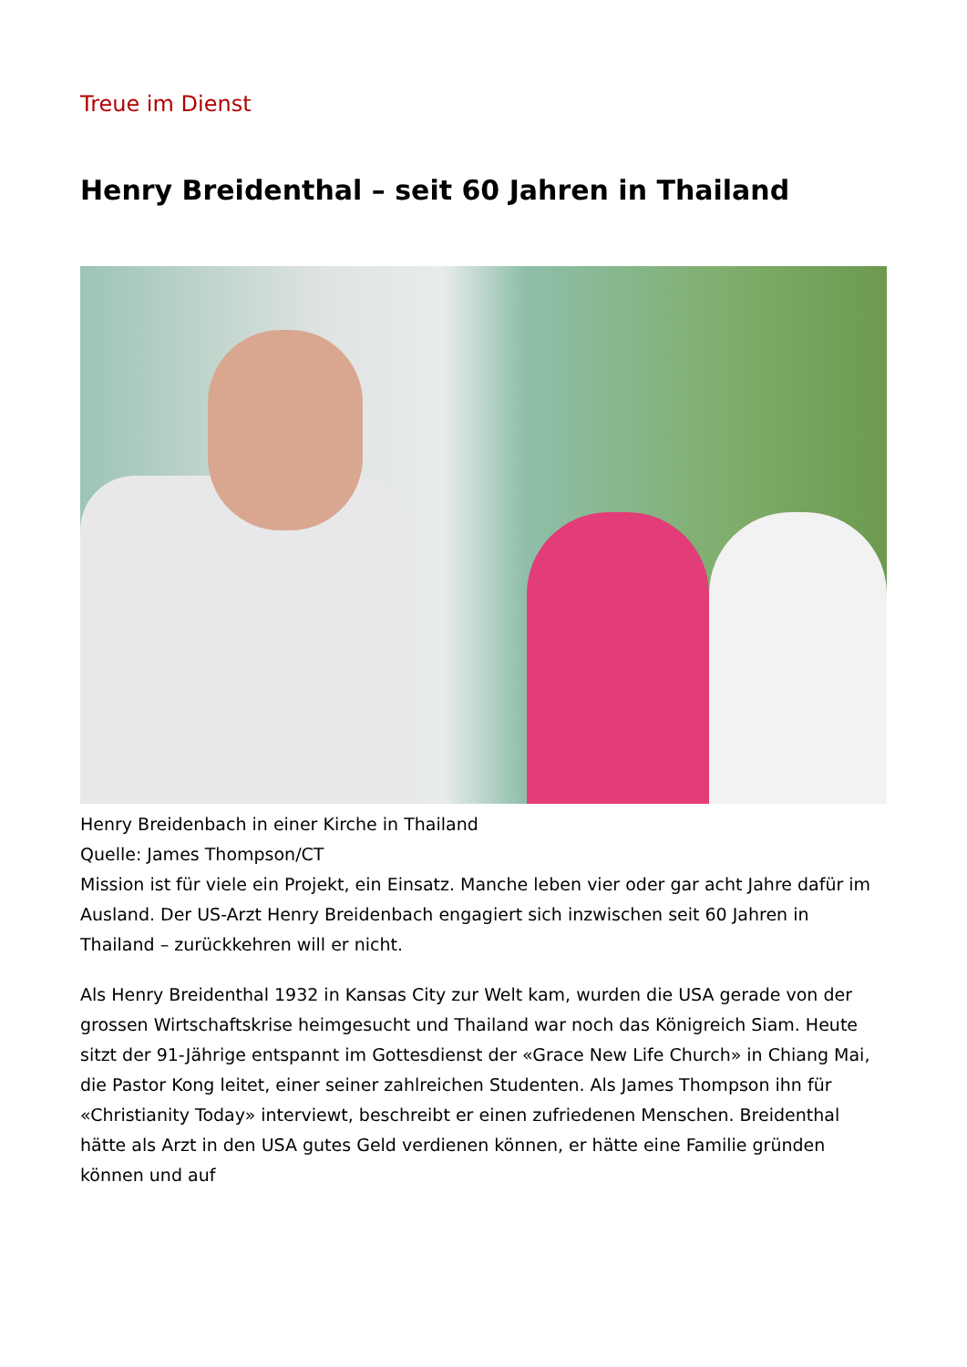Treue im Dienst
Henry Breidenthal – seit 60 Jahren in Thailand
Henry Breidenbach in einer Kirche in Thailand
Quelle: James Thompson/CT
Mission ist für viele ein Projekt, ein Einsatz. Manche leben vier oder gar acht Jahre dafür im Ausland. Der US-Arzt Henry Breidenbach engagiert sich inzwischen seit 60 Jahren in Thailand – zurückkehren will er nicht.
Als Henry Breidenthal 1932 in Kansas City zur Welt kam, wurden die USA gerade von der grossen Wirtschaftskrise heimgesucht und Thailand war noch das Königreich Siam. Heute sitzt der 91-Jährige entspannt im Gottesdienst der «Grace New Life Church» in Chiang Mai, die Pastor Kong leitet, einer seiner zahlreichen Studenten. Als James Thompson ihn für «Christianity Today» interviewt, beschreibt er einen zufriedenen Menschen. Breidenthal hätte als Arzt in den USA gutes Geld verdienen können, er hätte eine Familie gründen können und auf